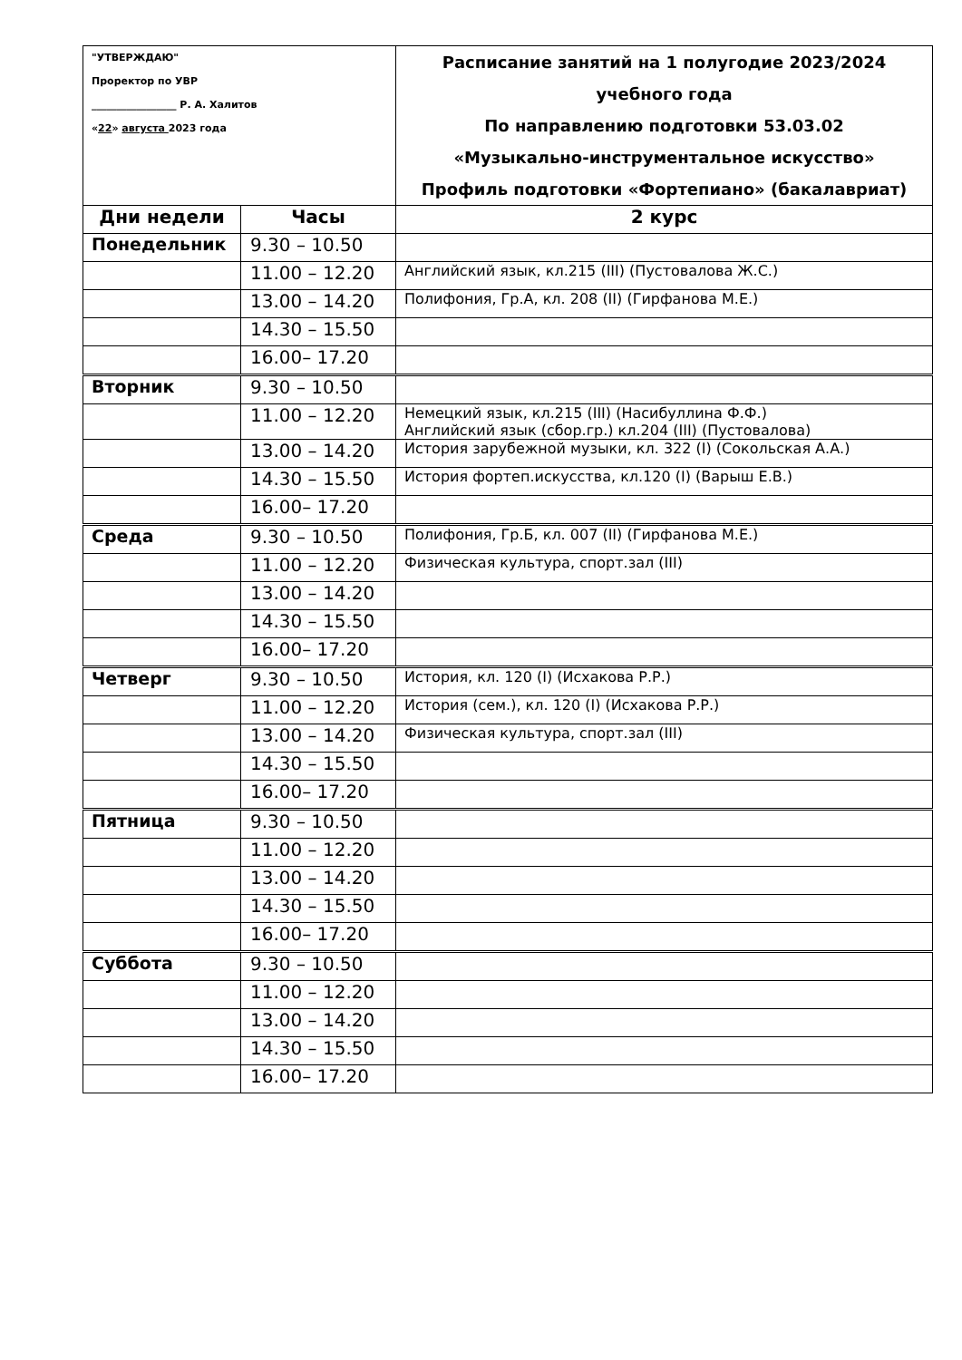| "УТВЕРЖДАЮ" Проректор по УВР _________________ Р. А. Халитов « 22 » августа 2023 года | | Расписание занятий на 1 полугодие 2023/2024 учебного года По направлению подготовки 53.03.02 «Музыкально-инструментальное искусство» Профиль подготовки «Фортепиано» (бакалавриат) |
| Дни недели | Часы | 2 курс |
| Понедельник | 9.30 – 10.50 | |
| | 11.00 – 12.20 | Английский язык, кл.215 (III) (Пустовалова Ж.С.) |
| | 13.00 – 14.20 | Полифония, Гр.А, кл. 208 (II) (Гирфанова М.Е.) |
| | 14.30 – 15.50 | |
| | 16.00– 17.20 | |
| Вторник | 9.30 – 10.50 | |
| | 11.00 – 12.20 | Немецкий язык, кл.215 (III) (Насибуллина Ф.Ф.) Английский язык (сбор.гр.) кл.204 (III) (Пустовалова) |
| | 13.00 – 14.20 | История зарубежной музыки, кл. 322 (I) (Сокольская А.А.) |
| | 14.30 – 15.50 | История фортеп.искусства, кл.120 (I) (Варыш Е.В.) |
| | 16.00– 17.20 | |
| Среда | 9.30 – 10.50 | Полифония, Гр.Б, кл. 007 (II) (Гирфанова М.Е.) |
| | 11.00 – 12.20 | Физическая культура, спорт.зал (III) |
| | 13.00 – 14.20 | |
| | 14.30 – 15.50 | |
| | 16.00– 17.20 | |
| Четверг | 9.30 – 10.50 | История, кл. 120 (I) (Исхакова Р.Р.) |
| | 11.00 – 12.20 | История (сем.), кл. 120 (I) (Исхакова Р.Р.) |
| | 13.00 – 14.20 | Физическая культура, спорт.зал (III) |
| | 14.30 – 15.50 | |
| | 16.00– 17.20 | |
| Пятница | 9.30 – 10.50 | |
| | 11.00 – 12.20 | |
| | 13.00 – 14.20 | |
| | 14.30 – 15.50 | |
| | 16.00– 17.20 | |
| Суббота | 9.30 – 10.50 | |
| | 11.00 – 12.20 | |
| | 13.00 – 14.20 | |
| | 14.30 – 15.50 | |
| | 16.00– 17.20 | |